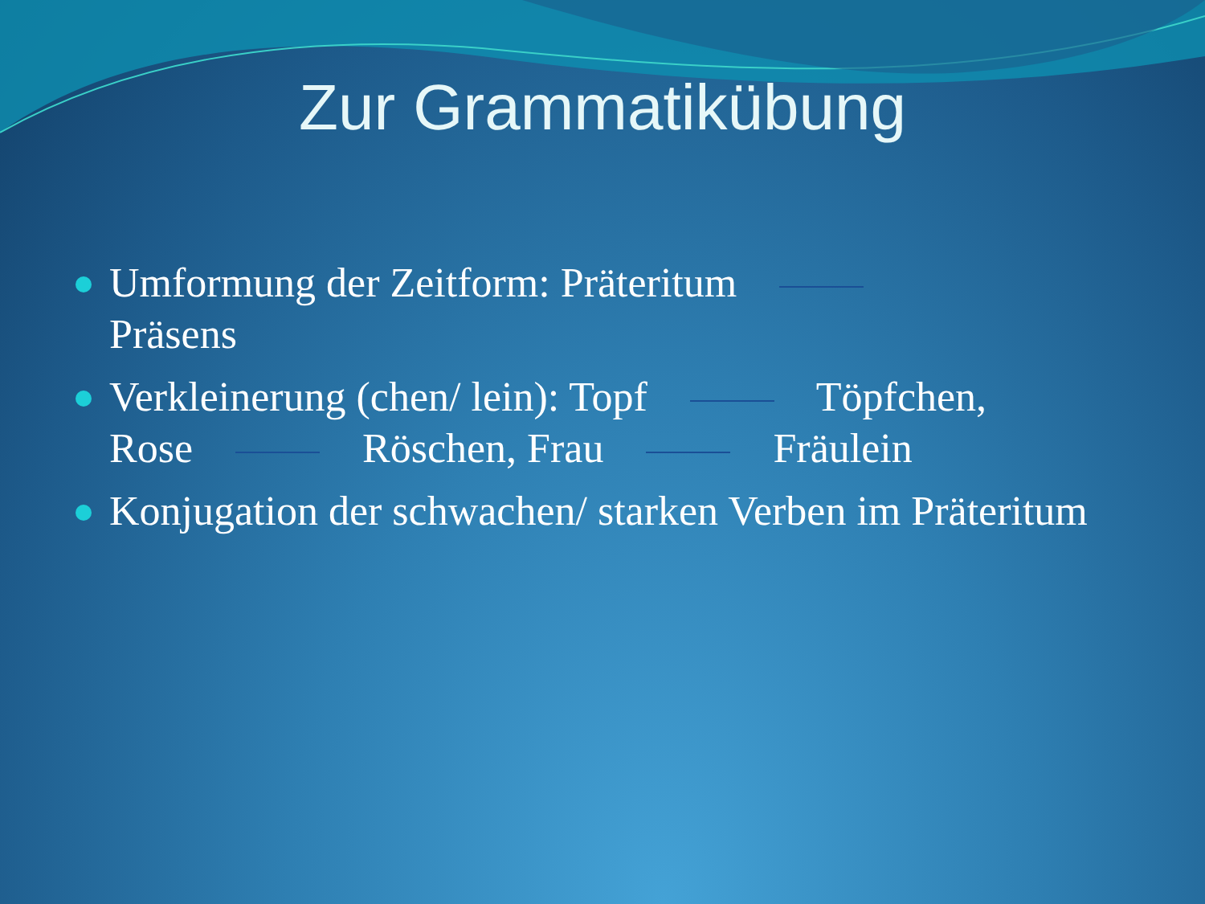Zur Grammatikübung
Umformung der Zeitform: Präteritum
Präsens
Verkleinerung (chen/ lein): Topf Töpfchen,
Rose Röschen, Frau Fräulein
Konjugation der schwachen/ starken Verben im Präteritum